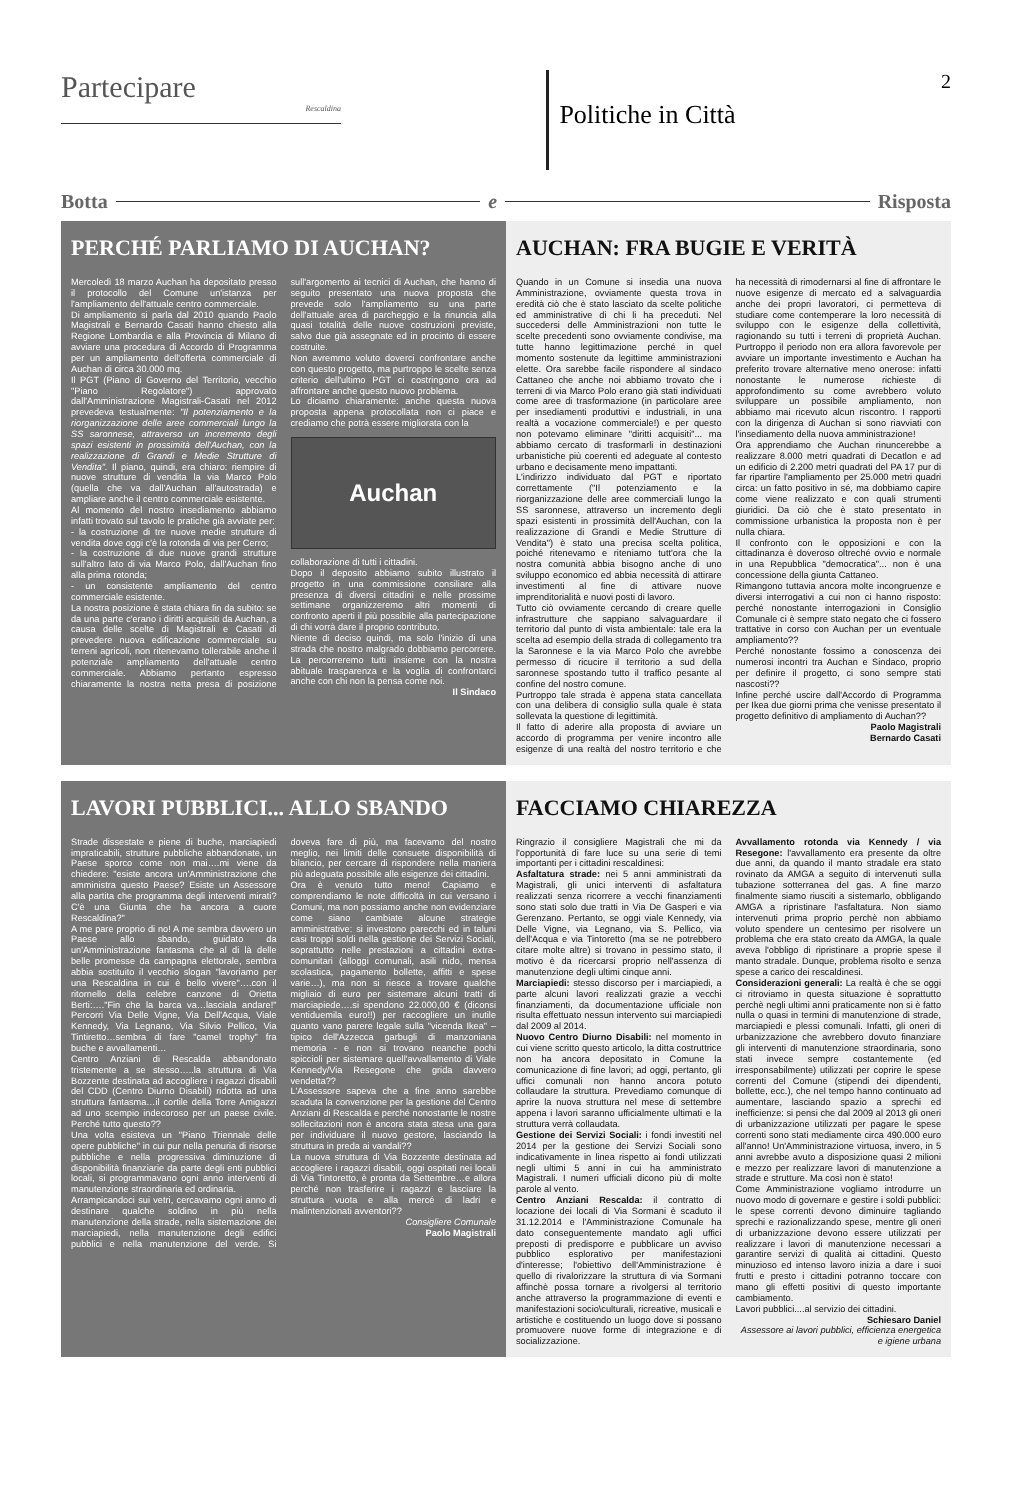Partecipare
Rescaldina
Politiche in Città
2
Botta e Risposta
PERCHÉ PARLIAMO DI AUCHAN?
Mercoledì 18 marzo Auchan ha depositato presso il protocollo del Comune un'istanza per l'ampliamento dell'attuale centro commerciale.
Di ampliamento si parla dal 2010 quando Paolo Magistrali e Bernardo Casati hanno chiesto alla Regione Lombardia e alla Provincia di Milano di avviare una procedura di Accordo di Programma per un ampliamento dell'offerta commerciale di Auchan di circa 30.000 mq.
Il PGT (Piano di Governo del Territorio, vecchio "Piano Regolatore") approvato dall'Amministrazione Magistrali-Casati nel 2012 prevedeva testualmente: "Il potenziamento e la riorganizzazione delle aree commerciali lungo la SS saronnese, attraverso un incremento degli spazi esistenti in prossimità dell'Auchan, con la realizzazione di Grandi e Medie Strutture di Vendita". Il piano, quindi, era chiaro: riempire di nuove strutture di vendita la via Marco Polo (quella che va dall'Auchan all'autostrada) e ampliare anche il centro commerciale esistente.
Al momento del nostro insediamento abbiamo infatti trovato sul tavolo le pratiche già avviate per:
- la costruzione di tre nuove medie strutture di vendita dove oggi c'è la rotonda di via per Cerro;
- la costruzione di due nuove grandi strutture sull'altro lato di via Marco Polo, dall'Auchan fino alla prima rotonda;
- un consistente ampliamento del centro commerciale esistente.
La nostra posizione è stata chiara fin da subito: se da una parte c'erano i diritti acquisiti da Auchan, a causa delle scelte di Magistrali e Casati di prevedere nuova edificazione commerciale su terreni agricoli, non ritenevamo tollerabile anche il potenziale ampliamento dell'attuale centro commerciale. Abbiamo pertanto espresso chiaramente la nostra netta presa di posizione sull'argomento ai tecnici di Auchan, che hanno di seguito presentato una nuova proposta che prevede solo l'ampliamento su una parte dell'attuale area di parcheggio e la rinuncia alla quasi totalità delle nuove costruzioni previste, salvo due già assegnate ed in procinto di essere costruite.
Non avremmo voluto doverci confrontare anche con questo progetto, ma purtroppo le scelte senza criterio dell'ultimo PGT ci costringono ora ad affrontare anche questo nuovo problema.
Lo diciamo chiaramente: anche questa nuova proposta appena protocollata non ci piace e crediamo che potrà essere migliorata con la
Auchan
collaborazione di tutti i cittadini.
Dopo il deposito abbiamo subito illustrato il progetto in una commissione consiliare alla presenza di diversi cittadini e nelle prossime settimane organizzeremo altri momenti di confronto aperti il più possibile alla partecipazione di chi vorrà dare il proprio contributo.
Niente di deciso quindi, ma solo l'inizio di una strada che nostro malgrado dobbiamo percorrere. La percorreremo tutti insieme con la nostra abituale trasparenza e la voglia di confrontarci anche con chi non la pensa come noi.
Il Sindaco
AUCHAN: FRA BUGIE E VERITÀ
Quando in un Comune si insedia una nuova Amministrazione, ovviamente questa trova in eredità ciò che è stato lasciato da scelte politiche ed amministrative di chi li ha preceduti. Nel succedersi delle Amministrazioni non tutte le scelte precedenti sono ovviamente condivise, ma tutte hanno legittimazione perché in quel momento sostenute da legittime amministrazioni elette. Ora sarebbe facile rispondere al sindaco Cattaneo che anche noi abbiamo trovato che i terreni di via Marco Polo erano già stati individuati come aree di trasformazione (in particolare aree per insediamenti produttivi e industriali, in una realtà a vocazione commerciale!) e per questo non potevamo eliminare "diritti acquisiti"... ma abbiamo cercato di trasformarli in destinazioni urbanistiche più coerenti ed adeguate al contesto urbano e decisamente meno impattanti.
L'indirizzo individuato dal PGT e riportato correttamente ("Il potenziamento e la riorganizzazione delle aree commerciali lungo la SS saronnese, attraverso un incremento degli spazi esistenti in prossimità dell'Auchan, con la realizzazione di Grandi e Medie Strutture di Vendita") è stato una precisa scelta politica, poiché ritenevamo e riteniamo tutt'ora che la nostra comunità abbia bisogno anche di uno sviluppo economico ed abbia necessità di attirare investimenti al fine di attivare nuove imprenditorialità e nuovi posti di lavoro.
Tutto ciò ovviamente cercando di creare quelle infrastrutture che sappiano salvaguardare il territorio dal punto di vista ambientale: tale era la scelta ad esempio della strada di collegamento tra la Saronnese e la via Marco Polo che avrebbe permesso di ricucire il territorio a sud della saronnese spostando tutto il traffico pesante al confine del nostro comune.
Purtroppo tale strada è appena stata cancellata con una delibera di consiglio sulla quale è stata sollevata la questione di legittimità.
Il fatto di aderire alla proposta di avviare un accordo di programma per venire incontro alle esigenze di una realtà del nostro territorio e che ha necessità di rimodernarsi al fine di affrontare le nuove esigenze di mercato ed a salvaguardia anche dei propri lavoratori, ci permetteva di studiare come contemperare la loro necessità di sviluppo con le esigenze della collettività, ragionando su tutti i terreni di proprietà Auchan. Purtroppo il periodo non era allora favorevole per avviare un importante investimento e Auchan ha preferito trovare alternative meno onerose: infatti nonostante le numerose richieste di approfondimento su come avrebbero voluto sviluppare un possibile ampliamento, non abbiamo mai ricevuto alcun riscontro. I rapporti con la dirigenza di Auchan si sono riavviati con l'insediamento della nuova amministrazione!
Ora apprendiamo che Auchan rinuncerebbe a realizzare 8.000 metri quadrati di Decatlon e ad un edificio di 2.200 metri quadrati del PA 17 pur di far ripartire l'ampliamento per 25.000 metri quadri circa: un fatto positivo in sé, ma dobbiamo capire come viene realizzato e con quali strumenti giuridici. Da ciò che è stato presentato in commissione urbanistica la proposta non è per nulla chiara.
Il confronto con le opposizioni e con la cittadinanza è doveroso oltreché ovvio e normale in una Repubblica "democratica"... non è una concessione della giunta Cattaneo.
Rimangono tuttavia ancora molte incongruenze e diversi interrogativi a cui non ci hanno risposto: perché nonostante interrogazioni in Consiglio Comunale ci è sempre stato negato che ci fossero trattative in corso con Auchan per un eventuale ampliamento??
Perché nonostante fossimo a conoscenza dei numerosi incontri tra Auchan e Sindaco, proprio per definire il progetto, ci sono sempre stati nascosti??
Infine perché uscire dall'Accordo di Programma per Ikea due giorni prima che venisse presentato il progetto definitivo di ampliamento di Auchan??
Paolo Magistrali
Bernardo Casati
LAVORI PUBBLICI... ALLO SBANDO
Strade dissestate e piene di buche, marciapiedi impraticabili, strutture pubbliche abbandonate, un Paese sporco come non mai….mi viene da chiedere: "esiste ancora un'Amministrazione che amministra questo Paese? Esiste un Assessore alla partita che programma degli interventi mirati? C'è una Giunta che ha ancora a cuore Rescaldina?"
A me pare proprio di no! A me sembra davvero un Paese allo sbando, guidato da un'Amministrazione fantasma che al di là delle belle promesse da campagna elettorale, sembra abbia sostituito il vecchio slogan "lavoriamo per una Rescaldina in cui è bello vivere"….con il ritornello della celebre canzone di Orietta Berti:…."Fin che la barca va…lasciala andare!" Percorri Via Delle Vigne, Via Dell'Acqua, Viale Kennedy, Via Legnano, Via Silvio Pellico, Via Tintiretto…sembra di fare "camel trophy" fra buche e avvallamenti…
Centro Anziani di Rescalda abbandonato tristemente a se stesso…..la struttura di Via Bozzente destinata ad accogliere i ragazzi disabili del CDD (Centro Diurno Disabili) ridotta ad una struttura fantasma…il cortile della Torre Amigazzi ad uno scempio indecoroso per un paese civile. Perché tutto questo??
Una volta esisteva un "Piano Triennale delle opere pubbliche" in cui pur nella penuria di risorse pubbliche e nella progressiva diminuzione di disponibilità finanziarie da parte degli enti pubblici locali, si programmavano ogni anno interventi di manutenzione straordinaria ed ordinaria.
Arrampicandoci sui vetri, cercavamo ogni anno di destinare qualche soldino in più nella manutenzione della strade, nella sistemazione dei marciapiedi, nella manutenzione degli edifici pubblici e nella manutenzione del verde. Si doveva fare di più, ma facevamo del nostro meglio, nei limiti delle consuete disponibilità di bilancio, per cercare di rispondere nella maniera più adeguata possibile alle esigenze dei cittadini.
Ora è venuto tutto meno! Capiamo e comprendiamo le note difficoltà in cui versano i Comuni, ma non possiamo anche non evidenziare come siano cambiate alcune strategie amministrative: si investono parecchi ed in taluni casi troppi soldi nella gestione dei Servizi Sociali, soprattutto nelle prestazioni a cittadini extra-comunitari (alloggi comunali, asili nido, mensa scolastica, pagamento bollette, affitti e spese varie…), ma non si riesce a trovare qualche migliaio di euro per sistemare alcuni tratti di marciapiede….si spendono 22.000,00 € (diconsi ventiduemila euro!!) per raccogliere un inutile quanto vano parere legale sulla "vicenda Ikea" – tipico dell'Azzecca garbugli di manzoniana memoria - e non si trovano neanche pochi spiccioli per sistemare quell'avvallamento di Viale Kennedy/Via Resegone che grida davvero vendetta??
L'Assessore sapeva che a fine anno sarebbe scaduta la convenzione per la gestione del Centro Anziani di Rescalda e perché nonostante le nostre sollecitazioni non è ancora stata stesa una gara per individuare il nuovo gestore, lasciando la struttura in preda ai vandali??
La nuova struttura di Via Bozzente destinata ad accogliere i ragazzi disabili, oggi ospitati nei locali di Via Tintoretto, è pronta da Settembre…e allora perché non trasferire i ragazzi e lasciare la struttura vuota e alla mercé di ladri e malintenzionati avventori??
Consigliere Comunale
Paolo Magistrali
FACCIAMO CHIAREZZA
Ringrazio il consigliere Magistrali che mi da l'opportunità di fare luce su una serie di temi importanti per i cittadini rescaldinesi:
Asfaltatura strade: nei 5 anni amministrati da Magistrali, gli unici interventi di asfaltatura realizzati senza ricorrere a vecchi finanziamenti sono stati solo due tratti in Via De Gasperi e via Gerenzano. Pertanto, se oggi viale Kennedy, via Delle Vigne, via Legnano, via S. Pellico, via dell'Acqua e via Tintoretto (ma se ne potrebbero citare molte altre) si trovano in pessimo stato, il motivo è da ricercarsi proprio nell'assenza di manutenzione degli ultimi cinque anni.
Marciapiedi: stesso discorso per i marciapiedi, a parte alcuni lavori realizzati grazie a vecchi finanziamenti, da documentazione ufficiale non risulta effettuato nessun intervento sui marciapiedi dal 2009 al 2014.
Nuovo Centro Diurno Disabili: nel momento in cui viene scritto questo articolo, la ditta costruttrice non ha ancora depositato in Comune la comunicazione di fine lavori; ad oggi, pertanto, gli uffici comunali non hanno ancora potuto collaudare la struttura. Prevediamo comunque di aprire la nuova struttura nel mese di settembre appena i lavori saranno ufficialmente ultimati e la struttura verrà collaudata.
Gestione dei Servizi Sociali: i fondi investiti nel 2014 per la gestione dei Servizi Sociali sono indicativamente in linea rispetto ai fondi utilizzati negli ultimi 5 anni in cui ha amministrato Magistrali. I numeri ufficiali dicono più di molte parole al vento.
Centro Anziani Rescalda: il contratto di locazione dei locali di Via Sormani è scaduto il 31.12.2014 e l'Amministrazione Comunale ha dato conseguentemente mandato agli uffici preposti di predisporre e pubblicare un avviso pubblico esplorativo per manifestazioni d'interesse; l'obiettivo dell'Amministrazione è quello di rivalorizzare la struttura di via Sormani affinchè possa tornare a rivolgersi al territorio anche attraverso la programmazione di eventi e manifestazioni socio\culturali, ricreative, musicali e artistiche e costituendo un luogo dove si possano promuovere nuove forme di integrazione e di socializzazione.
Avvallamento rotonda via Kennedy / via Resegone: l'avvallamento era presente da oltre due anni, da quando il manto stradale era stato rovinato da AMGA a seguito di intervenuti sulla tubazione sotterranea del gas. A fine marzo finalmente siamo riusciti a sistemarlo, obbligando AMGA a ripristinare l'asfaltatura. Non siamo intervenuti prima proprio perchè non abbiamo voluto spendere un centesimo per risolvere un problema che era stato creato da AMGA, la quale aveva l'obbligo di ripristinare a proprie spese il manto stradale. Dunque, problema risolto e senza spese a carico dei rescaldinesi.
Considerazioni generali: La realtà è che se oggi ci ritroviamo in questa situazione è soprattutto perchè negli ultimi anni praticamente non si è fatto nulla o quasi in termini di manutenzione di strade, marciapiedi e plessi comunali. Infatti, gli oneri di urbanizzazione che avrebbero dovuto finanziare gli interventi di manutenzione straordinaria, sono stati invece sempre costantemente (ed irresponsabilmente) utilizzati per coprire le spese correnti del Comune (stipendi dei dipendenti, bollette, ecc.), che nel tempo hanno continuato ad aumentare, lasciando spazio a sprechi ed inefficienze: si pensi che dal 2009 al 2013 gli oneri di urbanizzazione utilizzati per pagare le spese correnti sono stati mediamente circa 490.000 euro all'anno! Un'Amministrazione virtuosa, invero, in 5 anni avrebbe avuto a disposizione quasi 2 milioni e mezzo per realizzare lavori di manutenzione a strade e strutture. Ma così non è stato!
Come Amministrazione vogliamo introdurre un nuovo modo di governare e gestire i soldi pubblici: le spese correnti devono diminuire tagliando sprechi e razionalizzando spese, mentre gli oneri di urbanizzazione devono essere utilizzati per realizzare i lavori di manutenzione necessari a garantire servizi di qualità ai cittadini. Questo minuzioso ed intenso lavoro inizia a dare i suoi frutti e presto i cittadini potranno toccare con mano gli effetti positivi di questo importante cambiamento.
Lavori pubblici....al servizio dei cittadini.
Schiesaro Daniel
Assessore ai lavori pubblici, efficienza energetica e igiene urbana